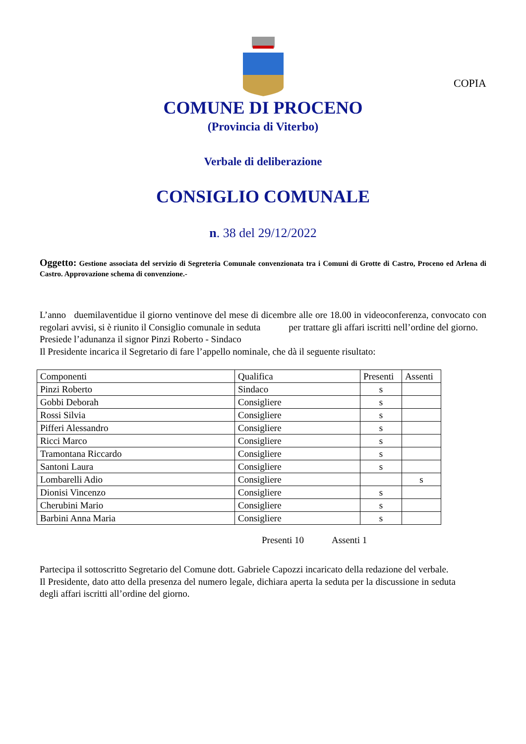COPIA
COMUNE DI PROCENO
(Provincia di Viterbo)
Verbale di deliberazione
CONSIGLIO COMUNALE
n. 38 del 29/12/2022
Oggetto: Gestione associata del servizio di Segreteria Comunale convenzionata tra i Comuni di Grotte di Castro, Proceno ed Arlena di Castro. Approvazione schema di convenzione.-
L’anno duemilaventidue il giorno ventinove del mese di dicembre alle ore 18.00 in videoconferenza, convocato con regolari avvisi, si è riunito il Consiglio comunale in seduta per trattare gli affari iscritti nell’ordine del giorno.
Presiede l’adunanza il signor Pinzi Roberto - Sindaco
Il Presidente incarica il Segretario di fare l’appello nominale, che dà il seguente risultato:
| Componenti | Qualifica | Presenti | Assenti |
| Pinzi Roberto | Sindaco | s | |
| Gobbi Deborah | Consigliere | s | |
| Rossi Silvia | Consigliere | s | |
| Pifferi Alessandro | Consigliere | s | |
| Ricci Marco | Consigliere | s | |
| Tramontana Riccardo | Consigliere | s | |
| Santoni Laura | Consigliere | s | |
| Lombarelli Adio | Consigliere | | s |
| Dionisi Vincenzo | Consigliere | s | |
| Cherubini Mario | Consigliere | s | |
| Barbini Anna Maria | Consigliere | s | |
Presenti 10 Assenti 1
Partecipa il sottoscritto Segretario del Comune dott. Gabriele Capozzi incaricato della redazione del verbale.
Il Presidente, dato atto della presenza del numero legale, dichiara aperta la seduta per la discussione in seduta degli affari iscritti all’ordine del giorno.